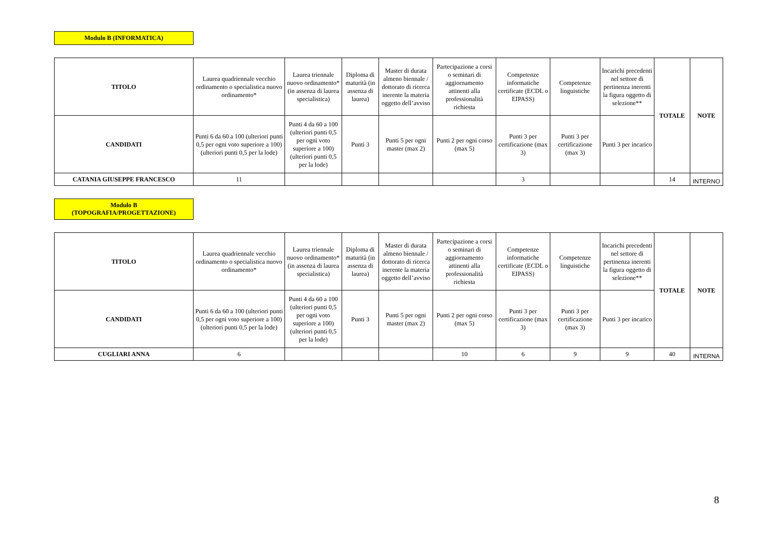Modulo B (INFORMATICA)
| TITOLO | Laurea quadriennale vecchio ordinamento o specialistica nuovo ordinamento* | Laurea triennale nuovo ordinamento* (in assenza di laurea specialistica) | Diploma di maturità (in assenza di laurea) | Master di durata almeno biennale / dottorato di ricerca inerente la materia oggetto dell’avviso | Partecipazione a corsi o seminari di aggiornamento attinenti alla professionalità richiesta | Competenze informatiche certificate (ECDL o EIPASS) | Competenze linguistiche | Incarichi precedenti nel settore di pertinenza inerenti la figura oggetto di selezione** | TOTALE | NOTE |
| --- | --- | --- | --- | --- | --- | --- | --- | --- | --- | --- |
| CANDIDATI | Punti 6 da 60 a 100 (ulteriori punti 0,5 per ogni voto superiore a 100) (ulteriori punti 0,5 per la lode) | Punti 4 da 60 a 100 (ulteriori punti 0,5 per ogni voto superiore a 100) (ulteriori punti 0,5 per la lode) | Punti 3 | Punti 5 per ogni master (max 2) | Punti 2 per ogni corso (max 5) | Punti 3 per certificazione (max 3) | Punti 3 per certificazione (max 3) | Punti 3 per incarico | | |
| CATANIA GIUSEPPE FRANCESCO | 11 | | | | | 3 | | | 14 | INTERNO |
Modulo B
(TOPOGRAFIA/PROGETTAZIONE)
| TITOLO | Laurea quadriennale vecchio ordinamento o specialistica nuovo ordinamento* | Laurea triennale nuovo ordinamento* (in assenza di laurea specialistica) | Diploma di maturità (in assenza di laurea) | Master di durata almeno biennale / dottorato di ricerca inerente la materia oggetto dell’avviso | Partecipazione a corsi o seminari di aggiornamento attinenti alla professionalità richiesta | Competenze informatiche certificate (ECDL o EIPASS) | Competenze linguistiche | Incarichi precedenti nel settore di pertinenza inerenti la figura oggetto di selezione** | TOTALE | NOTE |
| --- | --- | --- | --- | --- | --- | --- | --- | --- | --- | --- |
| CANDIDATI | Punti 6 da 60 a 100 (ulteriori punti 0,5 per ogni voto superiore a 100) (ulteriori punti 0,5 per la lode) | Punti 4 da 60 a 100 (ulteriori punti 0,5 per ogni voto superiore a 100) (ulteriori punti 0,5 per la lode) | Punti 3 | Punti 5 per ogni master (max 2) | Punti 2 per ogni corso (max 5) | Punti 3 per certificazione (max 3) | Punti 3 per certificazione (max 3) | Punti 3 per incarico | | |
| CUGLIARI ANNA | 6 | | | | 10 | 6 | 9 | 9 | 40 | INTERNA |
8